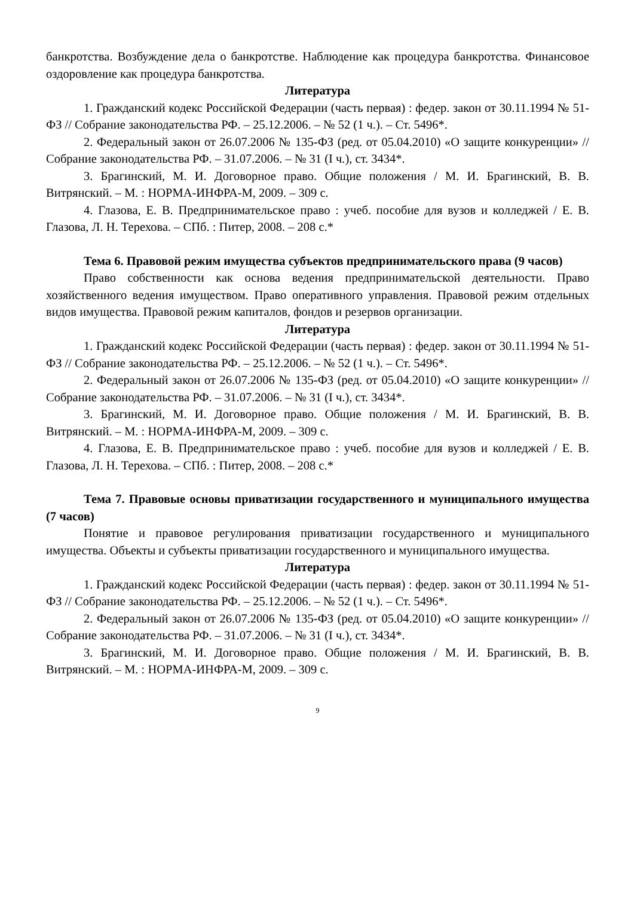банкротства. Возбуждение дела о банкротстве. Наблюдение как процедура банкротства. Финансовое оздоровление как процедура банкротства.
Литература
1. Гражданский кодекс Российской Федерации (часть первая) : федер. закон от 30.11.1994 № 51-ФЗ // Собрание законодательства РФ. – 25.12.2006. – № 52 (1 ч.). – Ст. 5496*.
2. Федеральный закон от 26.07.2006 № 135-ФЗ (ред. от 05.04.2010) «О защите конкуренции» // Собрание законодательства РФ. – 31.07.2006. – № 31 (I ч.), ст. 3434*.
3. Брагинский, М. И. Договорное право. Общие положения / М. И. Брагинский, В. В. Витрянский. – М. : НОРМА-ИНФРА-М, 2009. – 309 с.
4. Глазова, Е. В. Предпринимательское право : учеб. пособие для вузов и колледжей / Е. В. Глазова, Л. Н. Терехова. – СПб. : Питер, 2008. – 208 с.*
Тема 6. Правовой режим имущества субъектов предпринимательского права (9 часов)
Право собственности как основа ведения предпринимательской деятельности. Право хозяйственного ведения имуществом. Право оперативного управления. Правовой режим отдельных видов имущества. Правовой режим капиталов, фондов и резервов организации.
Литература
1. Гражданский кодекс Российской Федерации (часть первая) : федер. закон от 30.11.1994 № 51-ФЗ // Собрание законодательства РФ. – 25.12.2006. – № 52 (1 ч.). – Ст. 5496*.
2. Федеральный закон от 26.07.2006 № 135-ФЗ (ред. от 05.04.2010) «О защите конкуренции» // Собрание законодательства РФ. – 31.07.2006. – № 31 (I ч.), ст. 3434*.
3. Брагинский, М. И. Договорное право. Общие положения / М. И. Брагинский, В. В. Витрянский. – М. : НОРМА-ИНФРА-М, 2009. – 309 с.
4. Глазова, Е. В. Предпринимательское право : учеб. пособие для вузов и колледжей / Е. В. Глазова, Л. Н. Терехова. – СПб. : Питер, 2008. – 208 с.*
Тема 7. Правовые основы приватизации государственного и муниципального имущества (7 часов)
Понятие и правовое регулирования приватизации государственного и муниципального имущества. Объекты и субъекты приватизации государственного и муниципального имущества.
Литература
1. Гражданский кодекс Российской Федерации (часть первая) : федер. закон от 30.11.1994 № 51-ФЗ // Собрание законодательства РФ. – 25.12.2006. – № 52 (1 ч.). – Ст. 5496*.
2. Федеральный закон от 26.07.2006 № 135-ФЗ (ред. от 05.04.2010) «О защите конкуренции» // Собрание законодательства РФ. – 31.07.2006. – № 31 (I ч.), ст. 3434*.
3. Брагинский, М. И. Договорное право. Общие положения / М. И. Брагинский, В. В. Витрянский. – М. : НОРМА-ИНФРА-М, 2009. – 309 с.
9